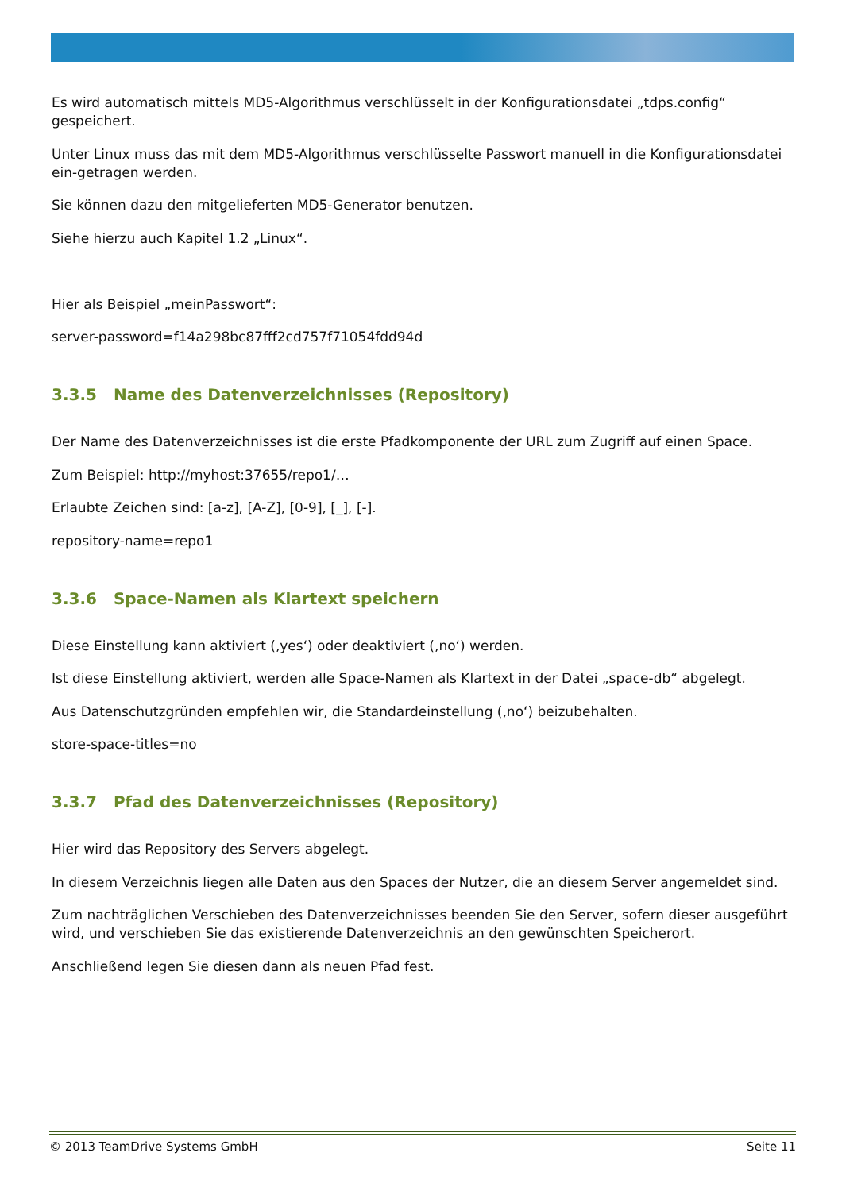Es wird automatisch mittels MD5-Algorithmus verschlüsselt in der Konfigurationsdatei „tdps.config“ gespeichert.
Unter Linux muss das mit dem MD5-Algorithmus verschlüsselte Passwort manuell in die Konfigurationsdatei ein-getragen werden.
Sie können dazu den mitgelieferten MD5-Generator benutzen.
Siehe hierzu auch Kapitel 1.2 „Linux“.
Hier als Beispiel „meinPasswort“:
server-password=f14a298bc87fff2cd757f71054fdd94d
3.3.5 Name des Datenverzeichnisses (Repository)
Der Name des Datenverzeichnisses ist die erste Pfadkomponente der URL zum Zugriff auf einen Space.
Zum Beispiel: http://myhost:37655/repo1/…
Erlaubte Zeichen sind: [a-z], [A-Z], [0-9], [_], [-].
repository-name=repo1
3.3.6 Space-Namen als Klartext speichern
Diese Einstellung kann aktiviert (‚yes‘) oder deaktiviert (‚no‘) werden.
Ist diese Einstellung aktiviert, werden alle Space-Namen als Klartext in der Datei „space-db“ abgelegt.
Aus Datenschutzgründen empfehlen wir, die Standardeinstellung (‚no‘) beizubehalten.
store-space-titles=no
3.3.7 Pfad des Datenverzeichnisses (Repository)
Hier wird das Repository des Servers abgelegt.
In diesem Verzeichnis liegen alle Daten aus den Spaces der Nutzer, die an diesem Server angemeldet sind.
Zum nachträglichen Verschieben des Datenverzeichnisses beenden Sie den Server, sofern dieser ausgeführt wird, und verschieben Sie das existierende Datenverzeichnis an den gewünschten Speicherort.
Anschließend legen Sie diesen dann als neuen Pfad fest.
© 2013 TeamDrive Systems GmbH Seite 11